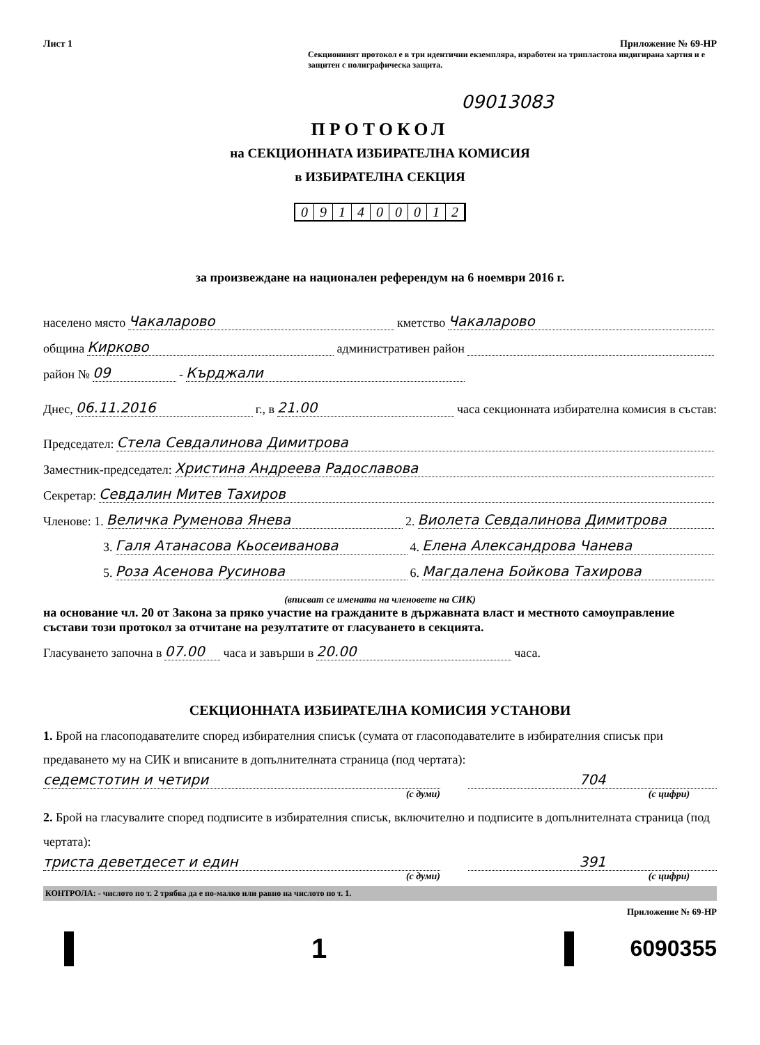Лист 1 Приложение № 69-НР
Секционният протокол е в три идентични екземпляра, изработен на трипластова индигирана хартия и е защитен с полиграфическа защита.
09013083
ПРОТОКОЛ
на СЕКЦИОННАТА ИЗБИРАТЕЛНА КОМИСИЯ
в ИЗБИРАТЕЛНА СЕКЦИЯ
091400012
за произвеждане на национален референдум на 6 ноември 2016 г.
населено място Чакаларово кметство Чакаларово
община Кирково административен район
район № 09 - Кърджали
Днес, 06.11.2016 г., в 21.00 часа секционната избирателна комисия в състав:
Председател: Стела Севдалинова Димитрова
Заместник-председател: Христина Андреева Радославова
Секретар: Севдалин Митев Тахиров
Членове: 1. Величка Руменова Янева 2. Виолета Севдалинова Димитрова
3. Галя Атанасова Кьосеиванова 4. Елена Александрова Чанева
5. Роза Асенова Русинова 6. Магдалена Бойкова Тахирова
(вписват се имената на членовете на СИК)
на основание чл. 20 от Закона за пряко участие на гражданите в държавната власт и местното самоуправление състави този протокол за отчитане на резултатите от гласуването в секцията.
Гласуването започна в 07.00 часа и завърши в 20.00 часа.
СЕКЦИОННАТА ИЗБИРАТЕЛНА КОМИСИЯ УСТАНОВИ
1. Брой на гласоподавателите според избирателния списък (сумата от гласоподавателите в избирателния списък при предаването му на СИК и вписаните в допълнителната страница (под чертата):
седемстотин и четири 704
(с думи) (с цифри)
2. Брой на гласувалите според подписите в избирателния списък, включително и подписите в допълнителната страница (под чертата):
триста деветдесет и един 391
(с думи) (с цифри)
КОНТРОЛА: - числото по т. 2 трябва да е по-малко или равно на числото по т. 1.
Приложение № 69-НР
1 6090355